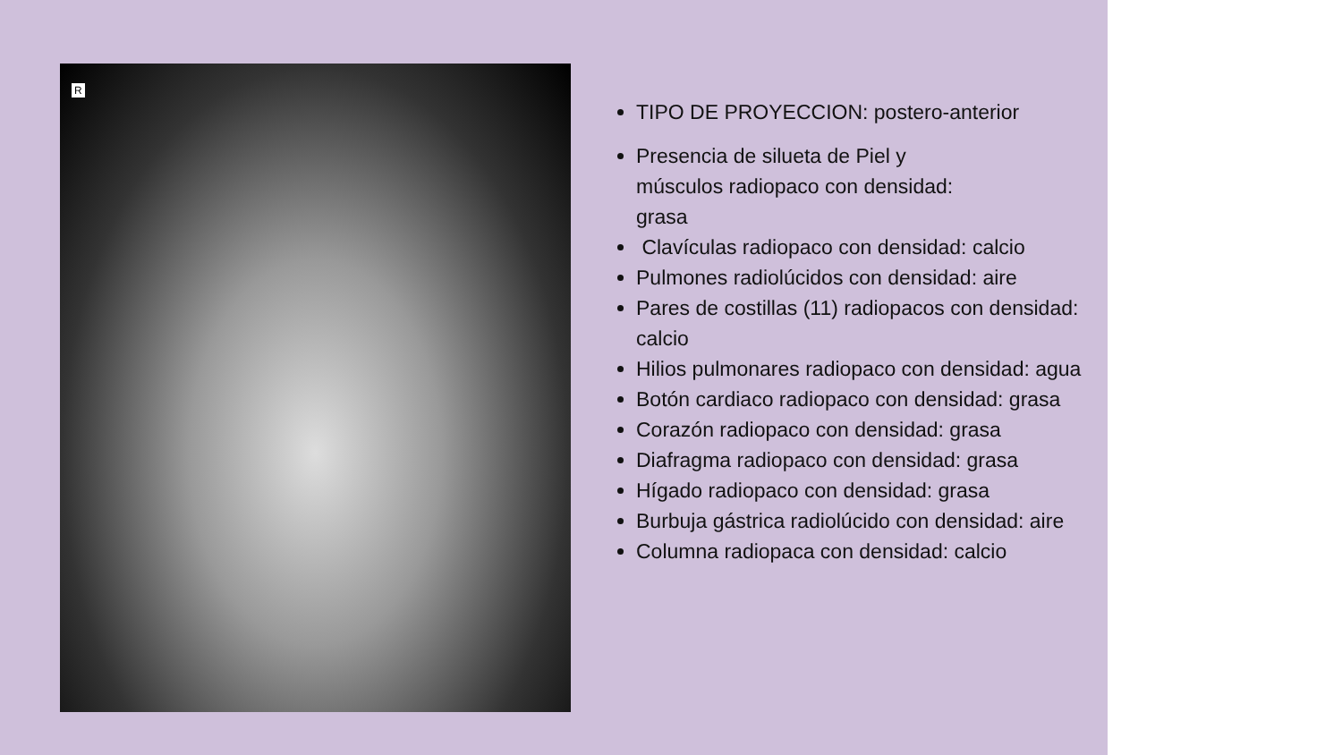R
TIPO DE PROYECCION: postero-anterior
Presencia de silueta de Piel y
músculos radiopaco con densidad:
grasa
Clavículas radiopaco con densidad: calcio
Pulmones radiolúcidos con densidad: aire
Pares de costillas (11) radiopacos con densidad:
calcio
Hilios pulmonares radiopaco con densidad: agua
Botón cardiaco radiopaco con densidad: grasa
Corazón radiopaco con densidad: grasa
Diafragma radiopaco con densidad: grasa
Hígado radiopaco con densidad: grasa
Burbuja gástrica radiolúcido con densidad: aire
Columna radiopaca con densidad: calcio